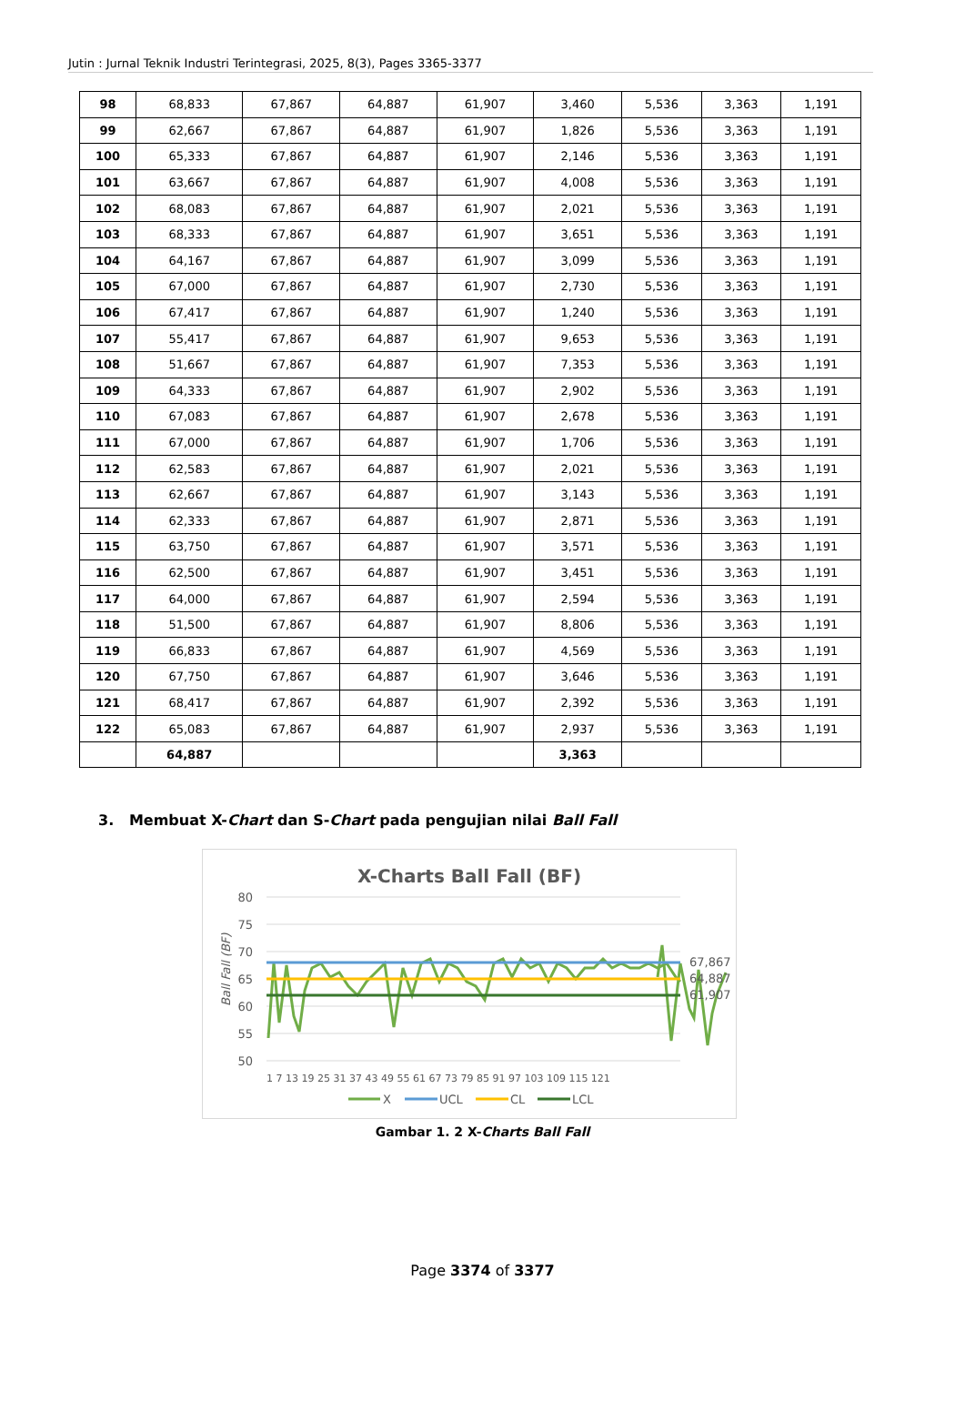Jutin : Jurnal Teknik Industri Terintegrasi, 2025, 8(3), Pages 3365-3377
| 98 | 68,833 | 67,867 | 64,887 | 61,907 | 3,460 | 5,536 | 3,363 | 1,191 |
| 99 | 62,667 | 67,867 | 64,887 | 61,907 | 1,826 | 5,536 | 3,363 | 1,191 |
| 100 | 65,333 | 67,867 | 64,887 | 61,907 | 2,146 | 5,536 | 3,363 | 1,191 |
| 101 | 63,667 | 67,867 | 64,887 | 61,907 | 4,008 | 5,536 | 3,363 | 1,191 |
| 102 | 68,083 | 67,867 | 64,887 | 61,907 | 2,021 | 5,536 | 3,363 | 1,191 |
| 103 | 68,333 | 67,867 | 64,887 | 61,907 | 3,651 | 5,536 | 3,363 | 1,191 |
| 104 | 64,167 | 67,867 | 64,887 | 61,907 | 3,099 | 5,536 | 3,363 | 1,191 |
| 105 | 67,000 | 67,867 | 64,887 | 61,907 | 2,730 | 5,536 | 3,363 | 1,191 |
| 106 | 67,417 | 67,867 | 64,887 | 61,907 | 1,240 | 5,536 | 3,363 | 1,191 |
| 107 | 55,417 | 67,867 | 64,887 | 61,907 | 9,653 | 5,536 | 3,363 | 1,191 |
| 108 | 51,667 | 67,867 | 64,887 | 61,907 | 7,353 | 5,536 | 3,363 | 1,191 |
| 109 | 64,333 | 67,867 | 64,887 | 61,907 | 2,902 | 5,536 | 3,363 | 1,191 |
| 110 | 67,083 | 67,867 | 64,887 | 61,907 | 2,678 | 5,536 | 3,363 | 1,191 |
| 111 | 67,000 | 67,867 | 64,887 | 61,907 | 1,706 | 5,536 | 3,363 | 1,191 |
| 112 | 62,583 | 67,867 | 64,887 | 61,907 | 2,021 | 5,536 | 3,363 | 1,191 |
| 113 | 62,667 | 67,867 | 64,887 | 61,907 | 3,143 | 5,536 | 3,363 | 1,191 |
| 114 | 62,333 | 67,867 | 64,887 | 61,907 | 2,871 | 5,536 | 3,363 | 1,191 |
| 115 | 63,750 | 67,867 | 64,887 | 61,907 | 3,571 | 5,536 | 3,363 | 1,191 |
| 116 | 62,500 | 67,867 | 64,887 | 61,907 | 3,451 | 5,536 | 3,363 | 1,191 |
| 117 | 64,000 | 67,867 | 64,887 | 61,907 | 2,594 | 5,536 | 3,363 | 1,191 |
| 118 | 51,500 | 67,867 | 64,887 | 61,907 | 8,806 | 5,536 | 3,363 | 1,191 |
| 119 | 66,833 | 67,867 | 64,887 | 61,907 | 4,569 | 5,536 | 3,363 | 1,191 |
| 120 | 67,750 | 67,867 | 64,887 | 61,907 | 3,646 | 5,536 | 3,363 | 1,191 |
| 121 | 68,417 | 67,867 | 64,887 | 61,907 | 2,392 | 5,536 | 3,363 | 1,191 |
| 122 | 65,083 | 67,867 | 64,887 | 61,907 | 2,937 | 5,536 | 3,363 | 1,191 |
| | 64,887 | | | | 3,363 | | | |
3. Membuat X-Chart dan S-Chart pada pengujian nilai Ball Fall
X-Charts Ball Fall (BF)
80
75
70
65
60
55
50
Ball Fall (BF)
67,867
64,887
61,907
1 7 13 19 25 31 37 43 49 55 61 67 73 79 85 91 97 103 109 115 121
X
UCL
CL
LCL
Gambar 1. 2 X-Charts Ball Fall
Page 3374 of 3377